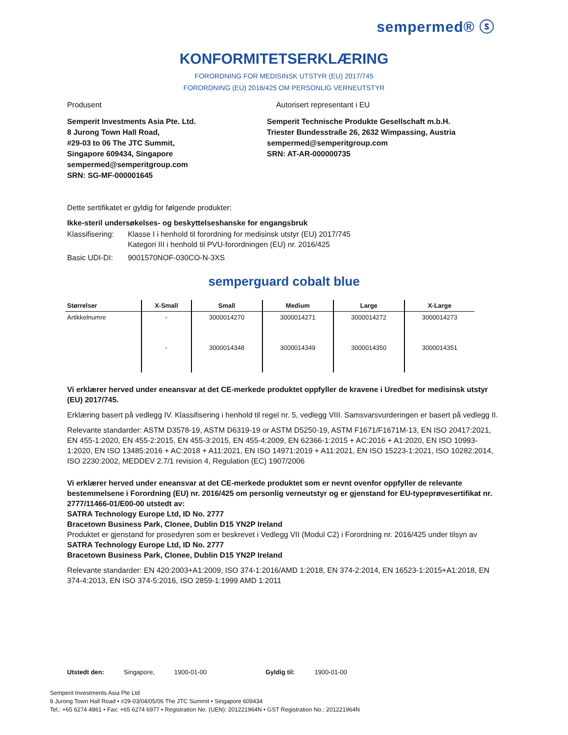sempermed® ⓢ
KONFORMITETSERKLÆRING
FORORDNING FOR MEDISINSK UTSTYR (EU) 2017/745
FORORDNING (EU) 2016/425 OM PERSONLIG VERNEUTSTYR
Produsent Autorisert representant i EU
Semperit Investments Asia Pte. Ltd.
8 Jurong Town Hall Road,
#29-03 to 06 The JTC Summit,
Singapore 609434, Singapore
sempermed@semperitgroup.com
SRN: SG-MF-000001645
Semperit Technische Produkte Gesellschaft m.b.H.
Triester Bundesstraße 26, 2632 Wimpassing, Austria
sempermed@semperitgroup.com
SRN: AT-AR-000000735
Dette sertifikatet er gyldig for følgende produkter:
Ikke-steril undersøkelses- og beskyttelseshanske for engangsbruk
Klassifisering: Klasse I i henhold til forordning for medisinsk utstyr (EU) 2017/745
Kategori III i henhold til PVU-forordningen (EU) nr. 2016/425
Basic UDI-DI: 9001570NOF-030CO-N-3XS
semperguard cobalt blue
| Størrelser | X-Small | Small | Medium | Large | X-Large |
| --- | --- | --- | --- | --- | --- |
| Artikkelnumre | - | 3000014270 | 3000014271 | 3000014272 | 3000014273 |
| | - | 3000014348 | 3000014349 | 3000014350 | 3000014351 |
Vi erklærer herved under eneansvar at det CE-merkede produktet oppfyller de kravene i Uredbet for medisinsk utstyr (EU) 2017/745.
Erklæring basert på vedlegg IV. Klassifisering i henhold til regel nr. 5, vedlegg VIII. Samsvarsvurderingen er basert på vedlegg II.
Relevante standarder: ASTM D3578-19, ASTM D6319-19 or ASTM D5250-19, ASTM F1671/F1671M-13, EN ISO 20417:2021, EN 455-1:2020, EN 455-2:2015, EN 455-3:2015, EN 455-4:2009, EN 62366-1:2015 + AC:2016 + A1:2020, EN ISO 10993-1:2020, EN ISO 13485:2016 + AC:2018 + A11:2021, EN ISO 14971:2019 + A11:2021, EN ISO 15223-1:2021, ISO 10282:2014, ISO 2230:2002, MEDDEV 2.7/1 revision 4, Regulation (EC) 1907/2006
Vi erklærer herved under eneansvar at det CE-merkede produktet som er nevnt ovenfor oppfyller de relevante bestemmelsene i Forordning (EU) nr. 2016/425 om personlig verneutstyr og er gjenstand for EU-typeprøvesertifikat nr. 2777/11466-01/E00-00 utstedt av:
SATRA Technology Europe Ltd, ID No. 2777
Bracetown Business Park, Clonee, Dublin D15 YN2P Ireland
Produktet er gjenstand for prosedyren som er beskrevet i Vedlegg VII (Modul C2) i Forordning nr. 2016/425 under tilsyn av
SATRA Technology Europe Ltd, ID No. 2777
Bracetown Business Park, Clonee, Dublin D15 YN2P Ireland
Relevante standarder: EN 420:2003+A1:2009, ISO 374-1:2016/AMD 1:2018, EN 374-2:2014, EN 16523-1:2015+A1:2018, EN 374-4:2013, EN ISO 374-5:2016, ISO 2859-1:1999 AMD 1:2011
Utstedt den: Singapore, 1900-01-00 Gyldig til: 1900-01-00
Semperit Investments Asia Pte Ltd
8 Jurong Town Hall Road • #29-03/04/05/06 The JTC Summit • Singapore 609434
Tel.: +65 6274 4861 • Fax: +65 6274 6977 • Registration No. (UEN): 201221964N • GST Registration No.: 201221964N